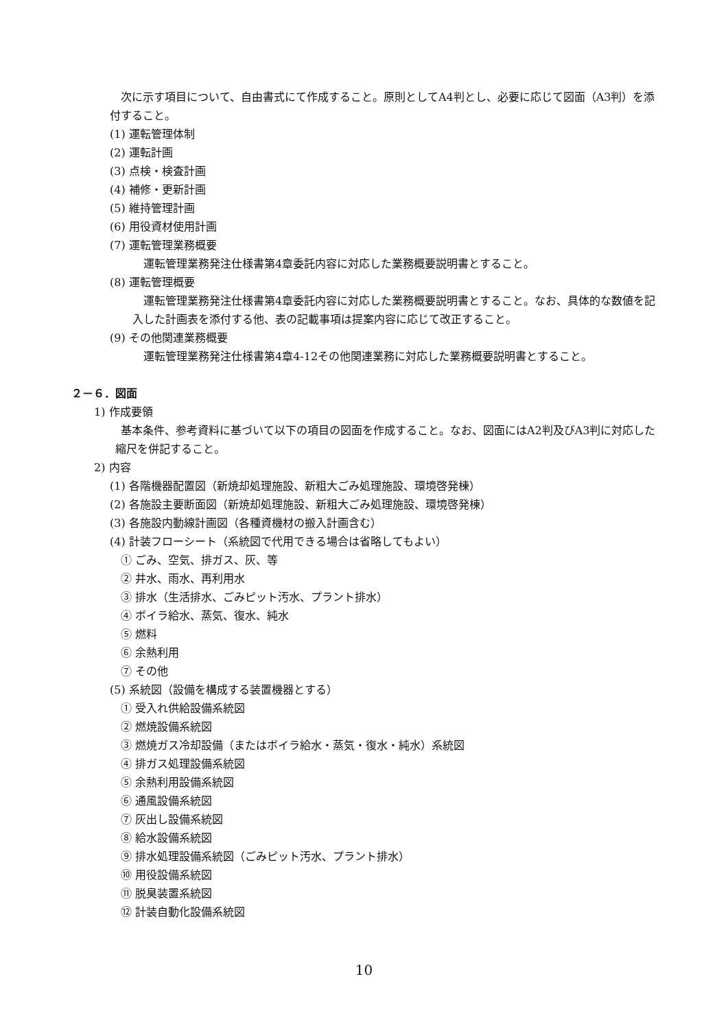次に示す項目について、自由書式にて作成すること。原則としてA4判とし、必要に応じて図面（A3判）を添付すること。
(1) 運転管理体制
(2) 運転計画
(3) 点検・検査計画
(4) 補修・更新計画
(5) 維持管理計画
(6) 用役資材使用計画
(7) 運転管理業務概要
運転管理業務発注仕様書第4章委託内容に対応した業務概要説明書とすること。
(8) 運転管理概要
運転管理業務発注仕様書第4章委託内容に対応した業務概要説明書とすること。なお、具体的な数値を記入した計画表を添付する他、表の記載事項は提案内容に応じて改正すること。
(9) その他関連業務概要
運転管理業務発注仕様書第4章4-12その他関連業務に対応した業務概要説明書とすること。
２－６．図面
1) 作成要領
基本条件、参考資料に基づいて以下の項目の図面を作成すること。なお、図面にはA2判及びA3判に対応した縮尺を併記すること。
2) 内容
(1) 各階機器配置図（新焼却処理施設、新粗大ごみ処理施設、環境啓発棟）
(2) 各施設主要断面図（新焼却処理施設、新粗大ごみ処理施設、環境啓発棟）
(3) 各施設内動線計画図（各種資機材の搬入計画含む）
(4) 計装フローシート（系統図で代用できる場合は省略してもよい）
① ごみ、空気、排ガス、灰、等
② 井水、雨水、再利用水
③ 排水（生活排水、ごみピット汚水、プラント排水）
④ ボイラ給水、蒸気、復水、純水
⑤ 燃料
⑥ 余熱利用
⑦ その他
(5) 系統図（設備を構成する装置機器とする）
① 受入れ供給設備系統図
② 燃焼設備系統図
③ 燃焼ガス冷却設備（またはボイラ給水・蒸気・復水・純水）系統図
④ 排ガス処理設備系統図
⑤ 余熱利用設備系統図
⑥ 通風設備系統図
⑦ 灰出し設備系統図
⑧ 給水設備系統図
⑨ 排水処理設備系統図（ごみピット汚水、プラント排水）
⑩ 用役設備系統図
⑪ 脱臭装置系統図
⑫ 計装自動化設備系統図
10